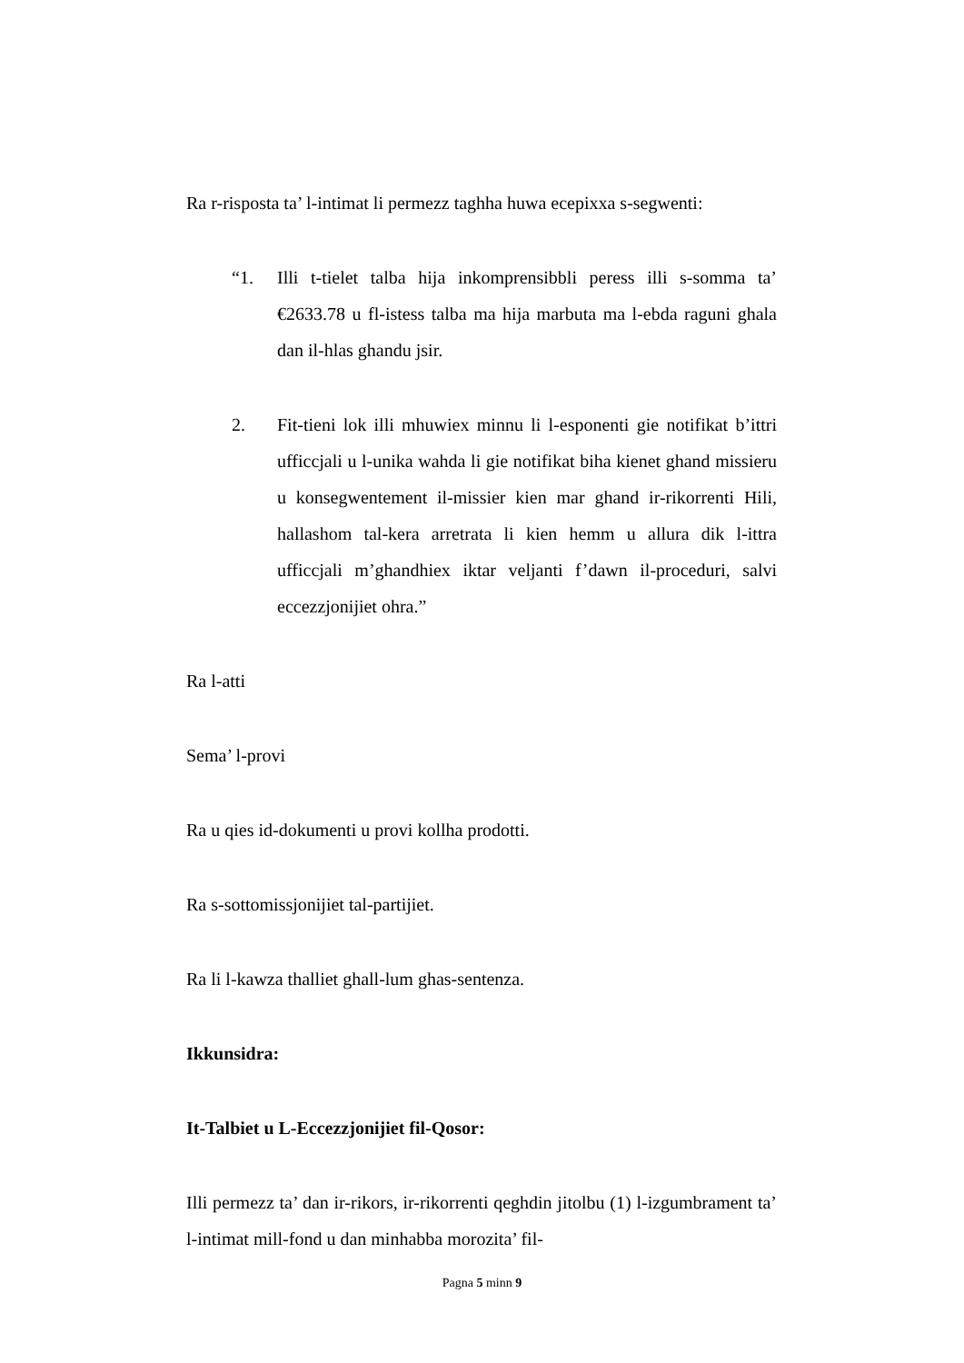Ra r-risposta ta’ l-intimat li permezz taghha huwa ecepixxa s-segwenti:
“1. Illi t-tielet talba hija inkomprensibbli peress illi s-somma ta’ €2633.78 u fl-istess talba ma hija marbuta ma l-ebda raguni ghala dan il-hlas ghandu jsir.
2. Fit-tieni lok illi mhuwiex minnu li l-esponenti gie notifikat b’ittri ufficcjali u l-unika wahda li gie notifikat biha kienet ghand missieru u konsegwentement il-missier kien mar ghand ir-rikorrenti Hili, hallashom tal-kera arretrata li kien hemm u allura dik l-ittra ufficcjali m’ghandhiex iktar veljanti f’dawn il-proceduri, salvi eccezzjonijiet ohra.”
Ra l-atti
Sema’ l-provi
Ra u qies id-dokumenti u provi kollha prodotti.
Ra s-sottomissjonijiet tal-partijiet.
Ra li l-kawza thalliet ghall-lum ghas-sentenza.
Ikkunsidra:
It-Talbiet u L-Eccezzjonijiet fil-Qosor:
Illi permezz ta’ dan ir-rikors, ir-rikorrenti qeghdin jitolbu (1) l-izgumbrament ta’ l-intimat mill-fond u dan minhabba morozita’ fil-
Pagna 5 minn 9